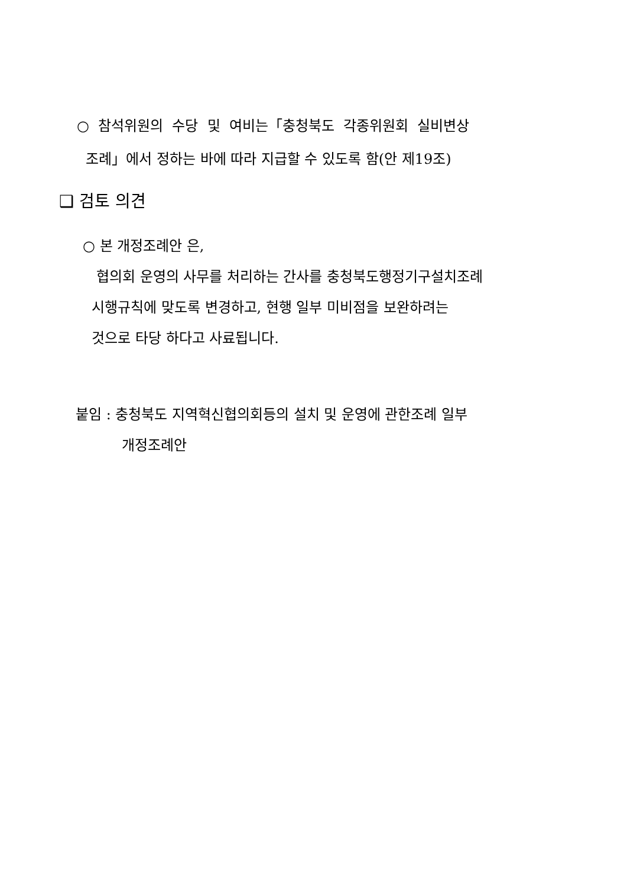○ 참석위원의 수당 및 여비는「충청북도 각종위원회 실비변상
조례」에서 정하는 바에 따라 지급할 수 있도록 함(안 제19조)
❑ 검토 의견
○ 본 개정조례안 은,
협의회 운영의 사무를 처리하는 간사를 충청북도행정기구설치조례
시행규칙에 맞도록 변경하고, 현행 일부 미비점을 보완하려는
것으로 타당 하다고 사료됩니다.
붙임 : 충청북도 지역혁신협의회등의 설치 및 운영에 관한조례 일부
개정조례안